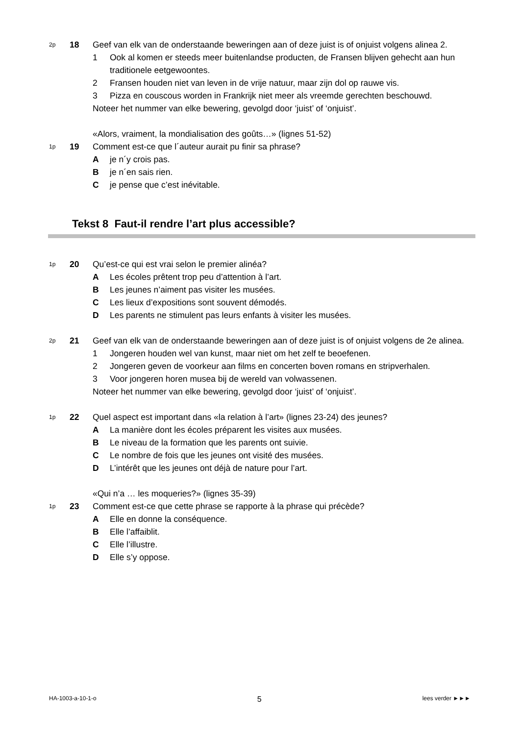2p
18 Geef van elk van de onderstaande beweringen aan of deze juist is of onjuist volgens alinea 2.
1 Ook al komen er steeds meer buitenlandse producten, de Fransen blijven gehecht aan hun traditionele eetgewoontes.
2 Fransen houden niet van leven in de vrije natuur, maar zijn dol op rauwe vis.
3 Pizza en couscous worden in Frankrijk niet meer als vreemde gerechten beschouwd.
Noteer het nummer van elke bewering, gevolgd door ‘juist’ of ‘onjuist’.
«Alors, vraiment, la mondialisation des goûts…» (lignes 51-52)
1p
19 Comment est-ce que l´auteur aurait pu finir sa phrase?
A je n´y crois pas.
B je n´en sais rien.
C je pense que c’est inévitable.
Tekst 8 Faut-il rendre l’art plus accessible?
1p
20 Qu’est-ce qui est vrai selon le premier alinéa?
A Les écoles prêtent trop peu d’attention à l’art.
B Les jeunes n’aiment pas visiter les musées.
C Les lieux d’expositions sont souvent démodés.
D Les parents ne stimulent pas leurs enfants à visiter les musées.
2p
21 Geef van elk van de onderstaande beweringen aan of deze juist is of onjuist volgens de 2e alinea.
1 Jongeren houden wel van kunst, maar niet om het zelf te beoefenen.
2 Jongeren geven de voorkeur aan films en concerten boven romans en stripverhalen.
3 Voor jongeren horen musea bij de wereld van volwassenen.
Noteer het nummer van elke bewering, gevolgd door ‘juist’ of ‘onjuist’.
1p
22 Quel aspect est important dans «la relation à l’art» (lignes 23-24) des jeunes?
A La manière dont les écoles préparent les visites aux musées.
B Le niveau de la formation que les parents ont suivie.
C Le nombre de fois que les jeunes ont visité des musées.
D L’intérêt que les jeunes ont déjà de nature pour l’art.
«Qui n’a … les moqueries?» (lignes 35-39)
1p
23 Comment est-ce que cette phrase se rapporte à la phrase qui précède?
A Elle en donne la conséquence.
B Elle l’affaiblit.
C Elle l’illustre.
D Elle s’y oppose.
HA-1003-a-10-1-o 5 lees verder ►►►